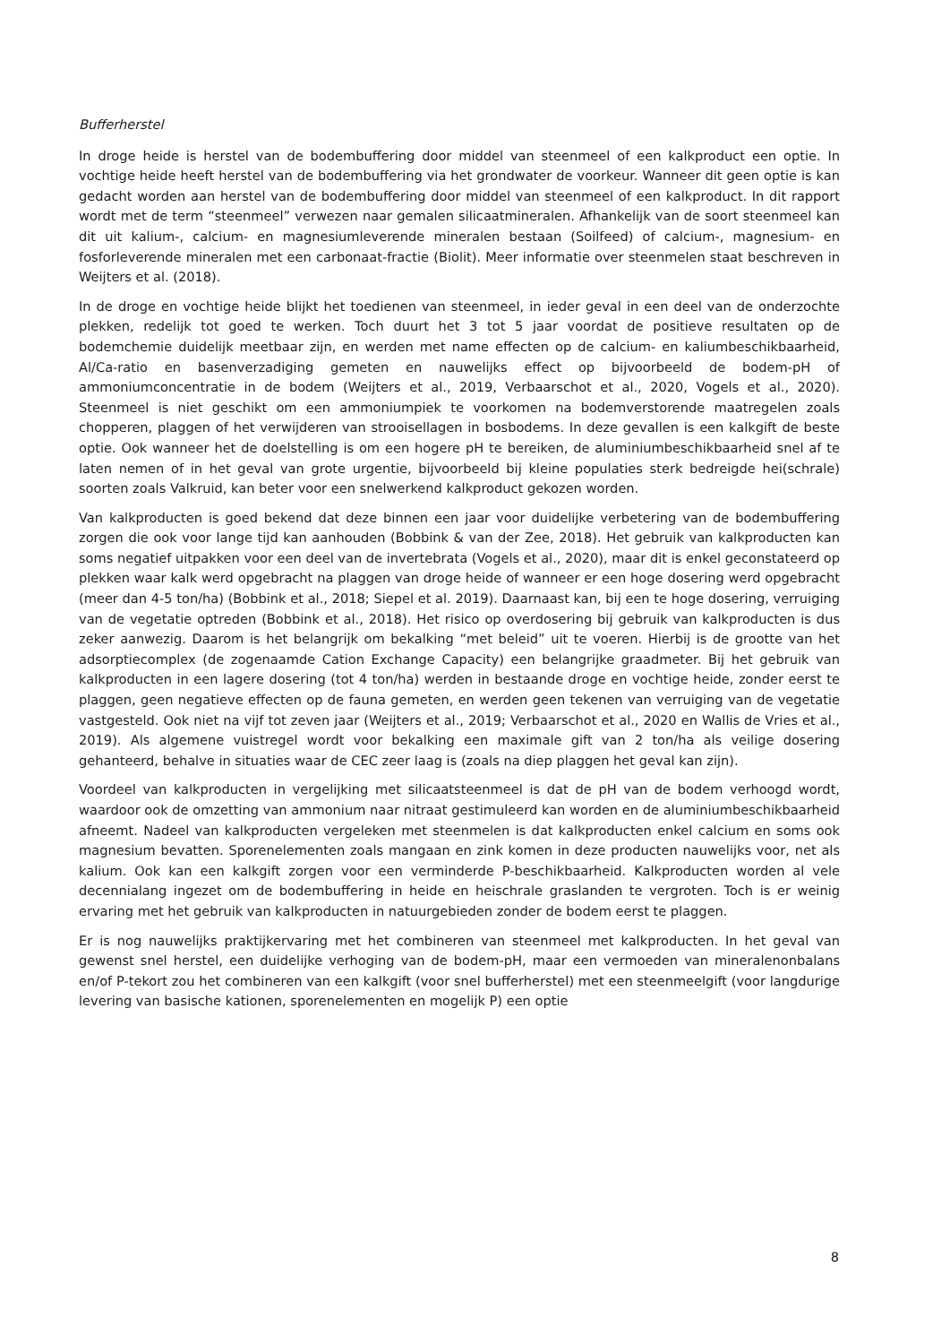Bufferherstel
In droge heide is herstel van de bodembuffering door middel van steenmeel of een kalkproduct een optie. In vochtige heide heeft herstel van de bodembuffering via het grondwater de voorkeur. Wanneer dit geen optie is kan gedacht worden aan herstel van de bodembuffering door middel van steenmeel of een kalkproduct. In dit rapport wordt met de term “steenmeel” verwezen naar gemalen silicaatmineralen. Afhankelijk van de soort steenmeel kan dit uit kalium-, calcium- en magnesiumleverende mineralen bestaan (Soilfeed) of calcium-, magnesium- en fosforleverende mineralen met een carbonaat-fractie (Biolit). Meer informatie over steenmelen staat beschreven in Weijters et al. (2018).
In de droge en vochtige heide blijkt het toedienen van steenmeel, in ieder geval in een deel van de onderzochte plekken, redelijk tot goed te werken. Toch duurt het 3 tot 5 jaar voordat de positieve resultaten op de bodemchemie duidelijk meetbaar zijn, en werden met name effecten op de calcium- en kaliumbeschikbaarheid, Al/Ca-ratio en basenverzadiging gemeten en nauwelijks effect op bijvoorbeeld de bodem-pH of ammoniumconcentratie in de bodem (Weijters et al., 2019, Verbaarschot et al., 2020, Vogels et al., 2020). Steenmeel is niet geschikt om een ammoniumpiek te voorkomen na bodemverstorende maatregelen zoals chopperen, plaggen of het verwijderen van strooisellagen in bosbodems. In deze gevallen is een kalkgift de beste optie. Ook wanneer het de doelstelling is om een hogere pH te bereiken, de aluminiumbeschikbaarheid snel af te laten nemen of in het geval van grote urgentie, bijvoorbeeld bij kleine populaties sterk bedreigde hei(schrale) soorten zoals Valkruid, kan beter voor een snelwerkend kalkproduct gekozen worden.
Van kalkproducten is goed bekend dat deze binnen een jaar voor duidelijke verbetering van de bodembuffering zorgen die ook voor lange tijd kan aanhouden (Bobbink & van der Zee, 2018). Het gebruik van kalkproducten kan soms negatief uitpakken voor een deel van de invertebrata (Vogels et al., 2020), maar dit is enkel geconstateerd op plekken waar kalk werd opgebracht na plaggen van droge heide of wanneer er een hoge dosering werd opgebracht (meer dan 4-5 ton/ha) (Bobbink et al., 2018; Siepel et al. 2019). Daarnaast kan, bij een te hoge dosering, verruiging van de vegetatie optreden (Bobbink et al., 2018). Het risico op overdosering bij gebruik van kalkproducten is dus zeker aanwezig. Daarom is het belangrijk om bekalking “met beleid” uit te voeren. Hierbij is de grootte van het adsorptiecomplex (de zogenaamde Cation Exchange Capacity) een belangrijke graadmeter. Bij het gebruik van kalkproducten in een lagere dosering (tot 4 ton/ha) werden in bestaande droge en vochtige heide, zonder eerst te plaggen, geen negatieve effecten op de fauna gemeten, en werden geen tekenen van verruiging van de vegetatie vastgesteld. Ook niet na vijf tot zeven jaar (Weijters et al., 2019; Verbaarschot et al., 2020 en Wallis de Vries et al., 2019). Als algemene vuistregel wordt voor bekalking een maximale gift van 2 ton/ha als veilige dosering gehanteerd, behalve in situaties waar de CEC zeer laag is (zoals na diep plaggen het geval kan zijn).
Voordeel van kalkproducten in vergelijking met silicaatsteenmeel is dat de pH van de bodem verhoogd wordt, waardoor ook de omzetting van ammonium naar nitraat gestimuleerd kan worden en de aluminiumbeschikbaarheid afneemt. Nadeel van kalkproducten vergeleken met steenmelen is dat kalkproducten enkel calcium en soms ook magnesium bevatten. Sporenelementen zoals mangaan en zink komen in deze producten nauwelijks voor, net als kalium. Ook kan een kalkgift zorgen voor een verminderde P-beschikbaarheid. Kalkproducten worden al vele decennialang ingezet om de bodembuffering in heide en heischrale graslanden te vergroten. Toch is er weinig ervaring met het gebruik van kalkproducten in natuurgebieden zonder de bodem eerst te plaggen.
Er is nog nauwelijks praktijkervaring met het combineren van steenmeel met kalkproducten. In het geval van gewenst snel herstel, een duidelijke verhoging van de bodem-pH, maar een vermoeden van mineralenonbalans en/of P-tekort zou het combineren van een kalkgift (voor snel bufferherstel) met een steenmeelgift (voor langdurige levering van basische kationen, sporenelementen en mogelijk P) een optie
8